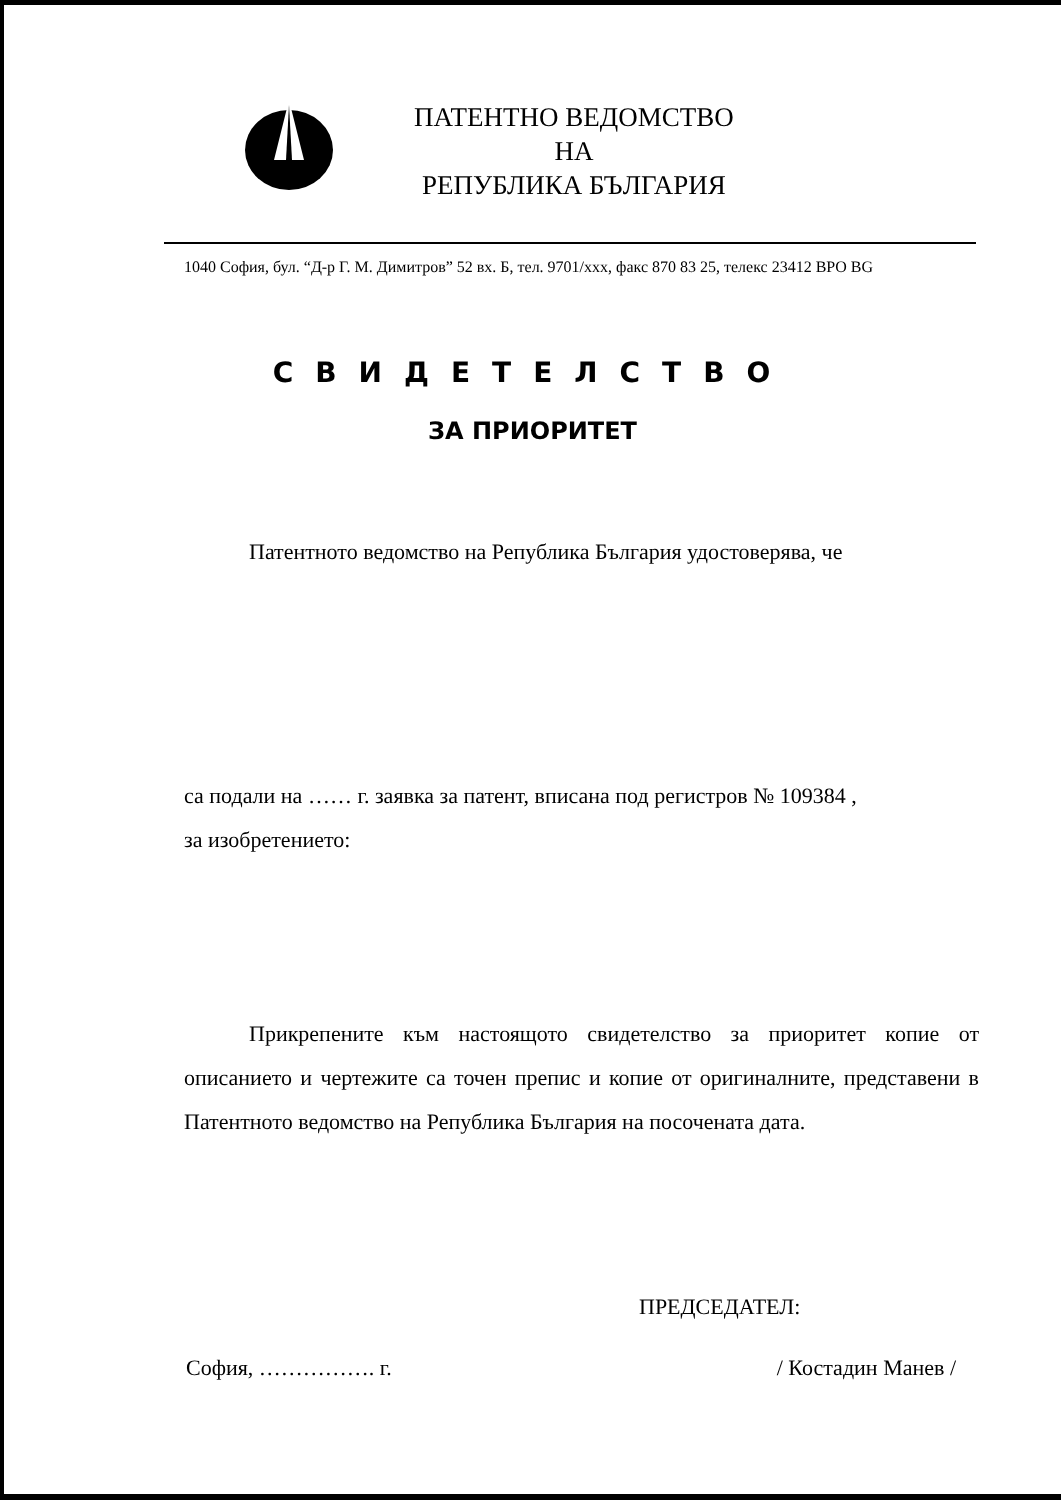ПАТЕНТНО ВЕДОМСТВО
НА
РЕПУБЛИКА БЪЛГАРИЯ
1040 София, бул. “Д-р Г. М. Димитров” 52 вх. Б, тел. 9701/xxx, факс 870 83 25, телекс 23412 BPO BG
СВИДЕТЕЛСТВО
ЗА ПРИОРИТЕТ
Патентното ведомство на Република България удостоверява, че
са подали на …… г. заявка за патент, вписана под регистров № 109384 ,
за изобретението:
Прикрепените към настоящото свидетелство за приоритет копие от описанието и чертежите са точен препис и копие от оригиналните, представени в Патентното ведомство на Република България на посочената дата.
ПРЕДСЕДАТЕЛ:
София, ……………. г. / Костадин Манев /